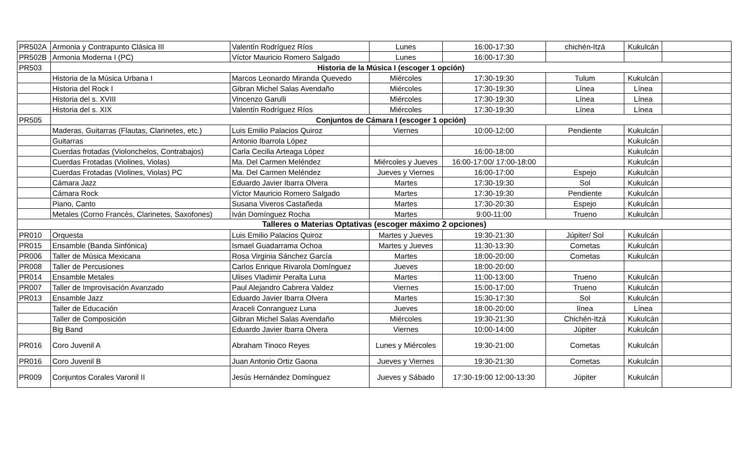| PR502A | Armonia y Contrapunto Clásica III | Valentín Rodríguez Ríos | Lunes | 16:00-17:30 | chichén-Itzá | Kukulcán | |
| PR502B | Armonia Moderna I (PC) | Víctor Mauricio Romero Salgado | Lunes | 16:00-17:30 | | | |
| PR503 | Historia de la Música I (escoger 1 opción) | | | | | | |
| | Historia de la Música Urbana I | Marcos Leonardo Miranda Quevedo | Miércoles | 17:30-19:30 | Tulum | Kukulcán | |
| | Historia del Rock I | Gibran Michel Salas Avendaño | Miércoles | 17:30-19:30 | Línea | Línea | |
| | Historia del s. XVIII | Vincenzo Garulli | Miércoles | 17:30-19:30 | Línea | Línea | |
| | Historia del s. XIX | Valentín Rodríguez Ríos | Miércoles | 17:30-19:30 | Línea | Línea | |
| PR505 | Conjuntos de Cámara I (escoger 1 opción) | | | | | | |
| | Maderas, Guitarras (Flautas, Clarinetes, etc.) | Luis Emilio Palacios Quiroz | Viernes | 10:00-12:00 | Pendiente | Kukulcán | |
| | Guitarras | Antonio Ibarrola López | | | | Kukulcán | |
| | Cuerdas frotadas (Violonchelos, Contrabajos) | Carla Cecilia Arteaga López | | 16:00-18:00 | | Kukulcán | |
| | Cuerdas Frotadas (Violines, Violas) | Ma. Del Carmen Meléndez | Miércoles y Jueves | 16:00-17:00/ 17:00-18:00 | | Kukulcán | |
| | Cuerdas Frotadas (Violines, Violas) PC | Ma. Del Carmen Meléndez | Jueves y Viernes | 16:00-17:00 | Espejo | Kukulcán | |
| | Cámara Jazz | Eduardo Javier Ibarra Olvera | Martes | 17:30-19:30 | Sol | Kukulcán | |
| | Cámara Rock | Víctor Mauricio Romero Salgado | Martes | 17:30-19:30 | Pendiente | Kukulcán | |
| | Piano, Canto | Susana Viveros Castañeda | Martes | 17:30-20:30 | Espejo | Kukulcán | |
| | Metales (Corno Francès, Clarinetes, Saxofones) | Iván Domínguez Rocha | Martes | 9:00-11:00 | Trueno | Kukulcán | |
| Talleres o Materias Optativas (escoger máximo 2 opciones) | | | | | | | |
| PR010 | Orquesta | Luis Emilio Palacios Quiroz | Martes y Jueves | 19:30-21:30 | Júpiter/ Sol | Kukulcán | |
| PR015 | Ensamble (Banda Sinfónica) | Ismael Guadarrama Ochoa | Martes y Jueves | 11:30-13:30 | Cometas | Kukulcán | |
| PR006 | Taller de Música Mexicana | Rosa Virginia Sánchez García | Martes | 18:00-20:00 | Cometas | Kukulcán | |
| PR008 | Taller de Percusiones | Carlos Enrique Rivarola Domínguez | Jueves | 18:00-20:00 | | | |
| PR014 | Ensamble Metales | Ulises Vladimir Peralta Luna | Martes | 11:00-13:00 | Trueno | Kukulcán | |
| PR007 | Taller de Improvisación Avanzado | Paul Alejandro Cabrera Valdez | Viernes | 15:00-17:00 | Trueno | Kukulcán | |
| PR013 | Ensamble Jazz | Eduardo Javier Ibarra Olvera | Martes | 15:30-17:30 | Sol | Kukulcán | |
| | Taller de Educación | Araceli Conranguez Luna | Jueves | 18:00-20:00 | línea | Línea | |
| | Taller de Composición | Gibran Michel Salas Avendaño | Miércoles | 19:30-21:30 | Chichén-Itzá | Kukulcán | |
| | Big Band | Eduardo Javier Ibarra Olvera | Viernes | 10:00-14:00 | Júpiter | Kukulcán | |
| PR016 | Coro Juvenil A | Abraham Tinoco Reyes | Lunes y Miércoles | 19:30-21:00 | Cometas | Kukulcán | |
| PR016 | Coro Juvenil B | Juan Antonio Ortiz Gaona | Jueves y Viernes | 19:30-21:30 | Cometas | Kukulcán | |
| PR009 | Conjuntos Corales Varonil II | Jesús Hernández Domínguez | Jueves y Sábado | 17:30-19:00 12:00-13:30 | Júpiter | Kukulcán | |